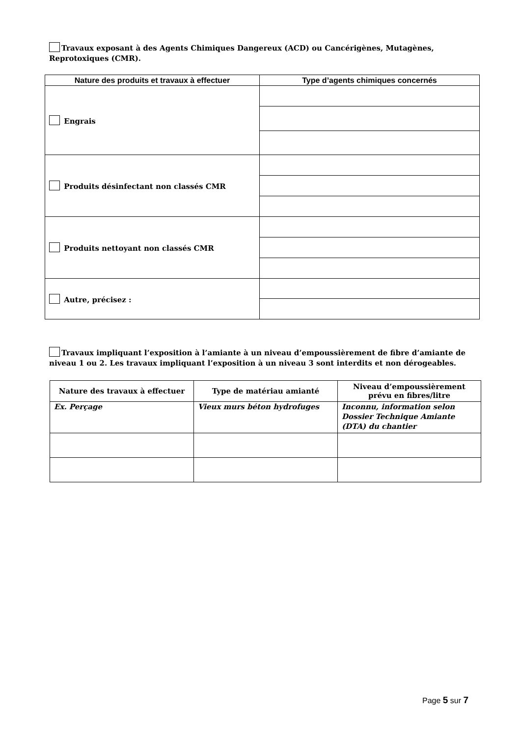Travaux exposant à des Agents Chimiques Dangereux (ACD) ou Cancérigènes, Mutagènes, Reprotoxiques (CMR).
| Nature des produits et travaux à effectuer | Type d’agents chimiques concernés |
| --- | --- |
| Engrais | |
| Produits désinfectant non classés CMR | |
| Produits nettoyant non classés CMR | |
| Autre, précisez : | |
Travaux impliquant l’exposition à l’amiante à un niveau d’empoussièrement de fibre d’amiante de niveau 1 ou 2. Les travaux impliquant l’exposition à un niveau 3 sont interdits et non dérogeables.
| Nature des travaux à effectuer | Type de matériau amianté | Niveau d’empoussièrement prévu en fibres/litre |
| --- | --- | --- |
| Ex. Perçage | Vieux murs béton hydrofuges | Inconnu, information selon Dossier Technique Amiante (DTA) du chantier |
Page 5 sur 7